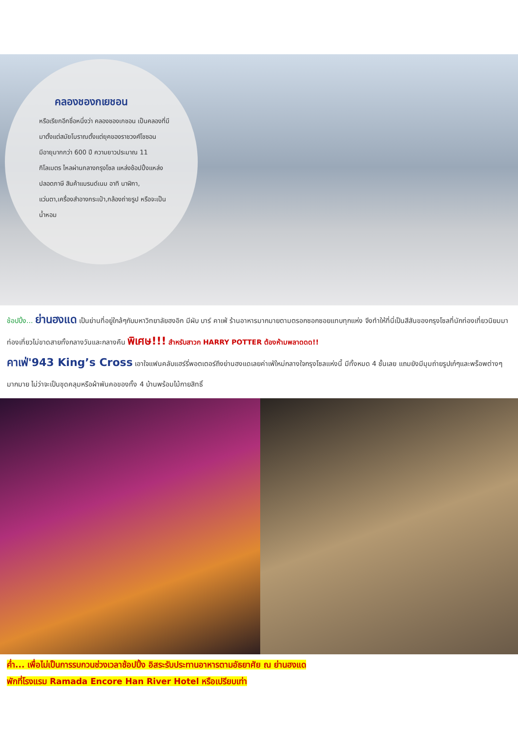คลองชองกเยชอน
หรือเรียกอีกชื่อหนึ่งว่า คลองชองเกชอน เป็นคลองที่มีมาตั้งแต่สมัยโบราณตั้งแต่ยุคของราชวงศ์โชซอน มีอายุมากกว่า 600 ปี ความยาวประมาณ 11 กิโลเมตร ไหลผ่านกลางกรุงโซล แหล่งช้อปปิ้งแหล่งปลอดภาษี สินค้าแบรนด์เนม อาทิ นาฬิกา, แว่นตา,เครื่องสำอางกระเป๋า,กล้องถ่ายรูป หรือจะเป็นน้ำหอม
ช้อปปิ้ง... ย่านฮงแด เป็นย่านที่อยู่ใกล้ๆกับมหาวิทยาลัยฮงอิก มีผับ บาร์ คาเฟ่ ร้านอาหารมากมายตามตรอกซอกซอยแทบทุกแห่ง จึงทำให้ที่นี่เป็นสีสันของกรุงโซลที่นักท่องเที่ยวนิยมมาท่องเที่ยวไม่ขาดสายทั้งกลางวันและกลางคืน พิเศษ!!! สำหรับสาวก HARRY POTTER ต้องห้ามพลาดดด!!
คาเฟ่'943 King’s Cross เอาใจแฟนคลับแฮร์รี่พอตเตอร์ถึงย่านฮงแดเลยค่าเฟ่ใหม่กลางใจกรุงโซลแห่งนี้ มีทั้งหมด 4 ชั้นเลย แถมยังมีมุมถ่ายรูปเก๋ๆและพร็อพต่างๆ มากมาย ไม่ว่าจะเป็นชุดคลุมหรือผ้าพันคอของทั้ง 4 บ้านพร้อมไม้กายสิทธิ์
ค่ำ... เพื่อไม่เป็นการรบกวนช่วงเวลาช้อปปิ้ง อิสระรับประทานอาหารตามอัธยาศัย ณ ย่านฮงแด
พักที่โรงแรม Ramada Encore Han River Hotel หรือเปรียบเท่า